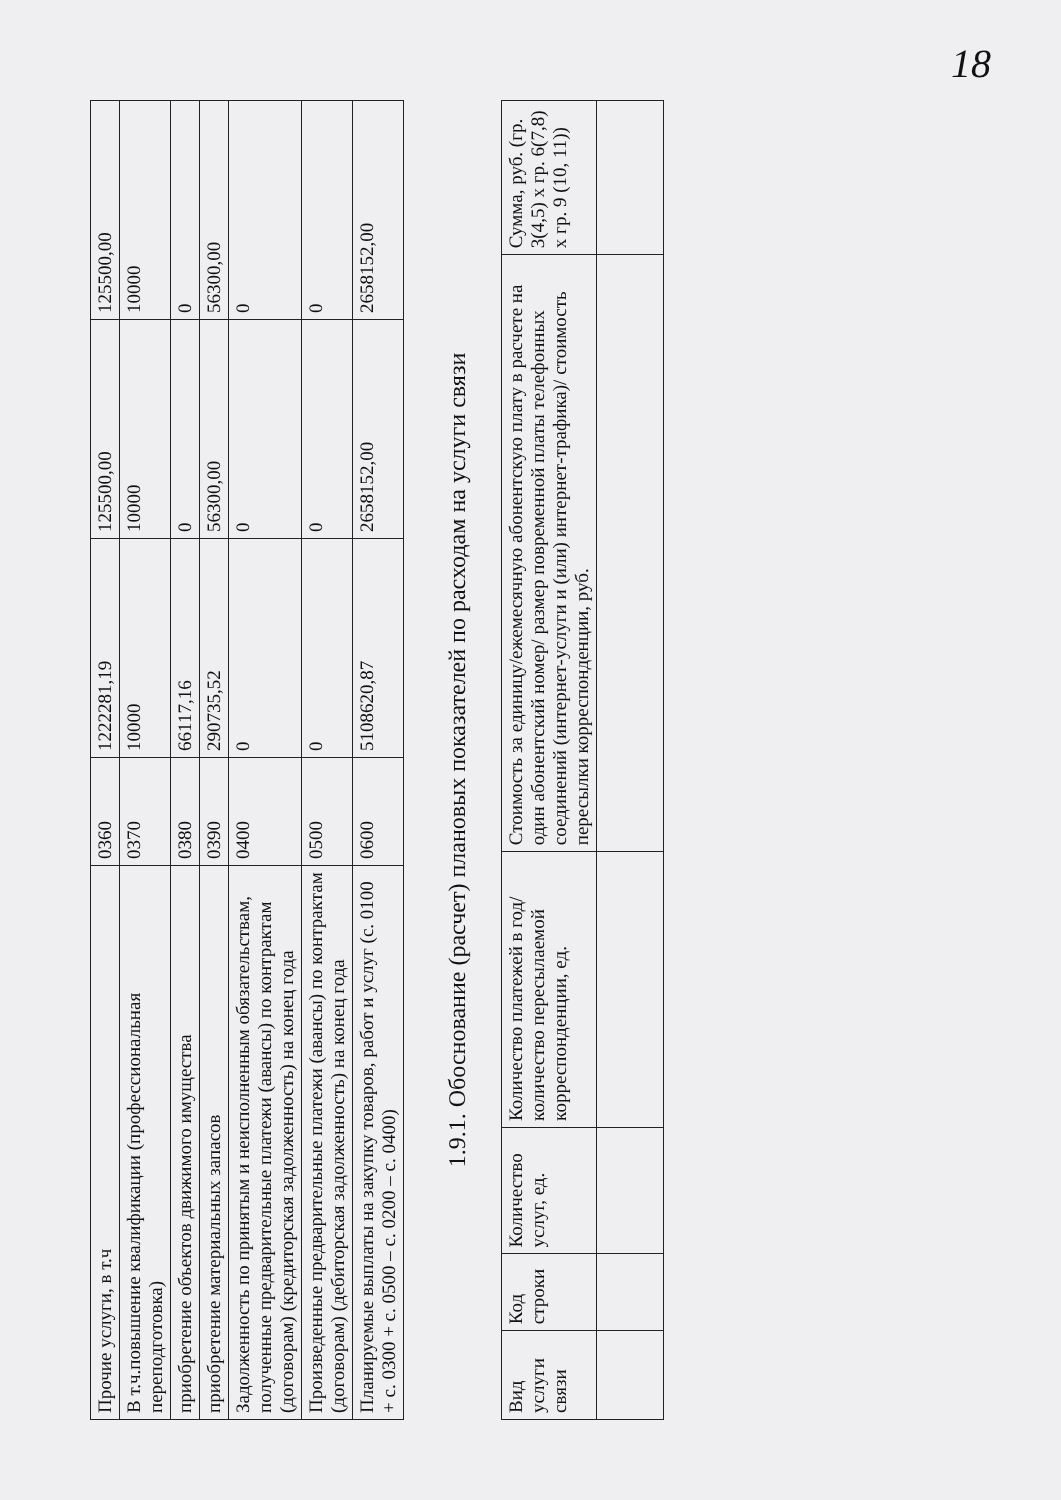18
| Прочие услуги, в т.ч | 0360 | 1222281,19 | 125500,00 | 125500,00 |
| В т.ч.повышение квалификации (профессиональная переподготовка) | 0370 | 10000 | 10000 | 10000 |
| приобретение объектов движимого имущества | 0380 | 66117,16 | 0 | 0 |
| приобретение материальных запасов | 0390 | 290735,52 | 56300,00 | 56300,00 |
| Задолженность по принятым и неисполненным обязательствам, полученные предварительные платежи (авансы) по контрактам (договорам) (кредиторская задолженность) на конец года | 0400 | 0 | 0 | 0 |
| Произведенные предварительные платежи (авансы) по контрактам (договорам) (дебиторская задолженность) на конец года | 0500 | 0 | 0 | 0 |
| Планируемые выплаты на закупку товаров, работ и услуг (с. 0100 + с. 0300 + с. 0500 – с. 0200 – с. 0400) | 0600 | 5108620,87 | 2658152,00 | 2658152,00 |
1.9.1. Обоснование (расчет) плановых показателей по расходам на услуги связи
| Вид услуги связи | Код строки | Количество услуг, ед. | Количество платежей в год/ количество пересылаемой корреспонденции, ед. | Стоимость за единицу/ежемесячную абонентскую плату в расчете на один абонентский номер/ размер повременной платы телефонных соединений (интернет-услуги и (или) интернет-трафика)/ стоимость пересылки корреспонденции, руб. | Сумма, руб. (гр. 3(4,5) х гр. 6(7,8) х гр. 9 (10, 11)) |
| --- | --- | --- | --- | --- | --- |